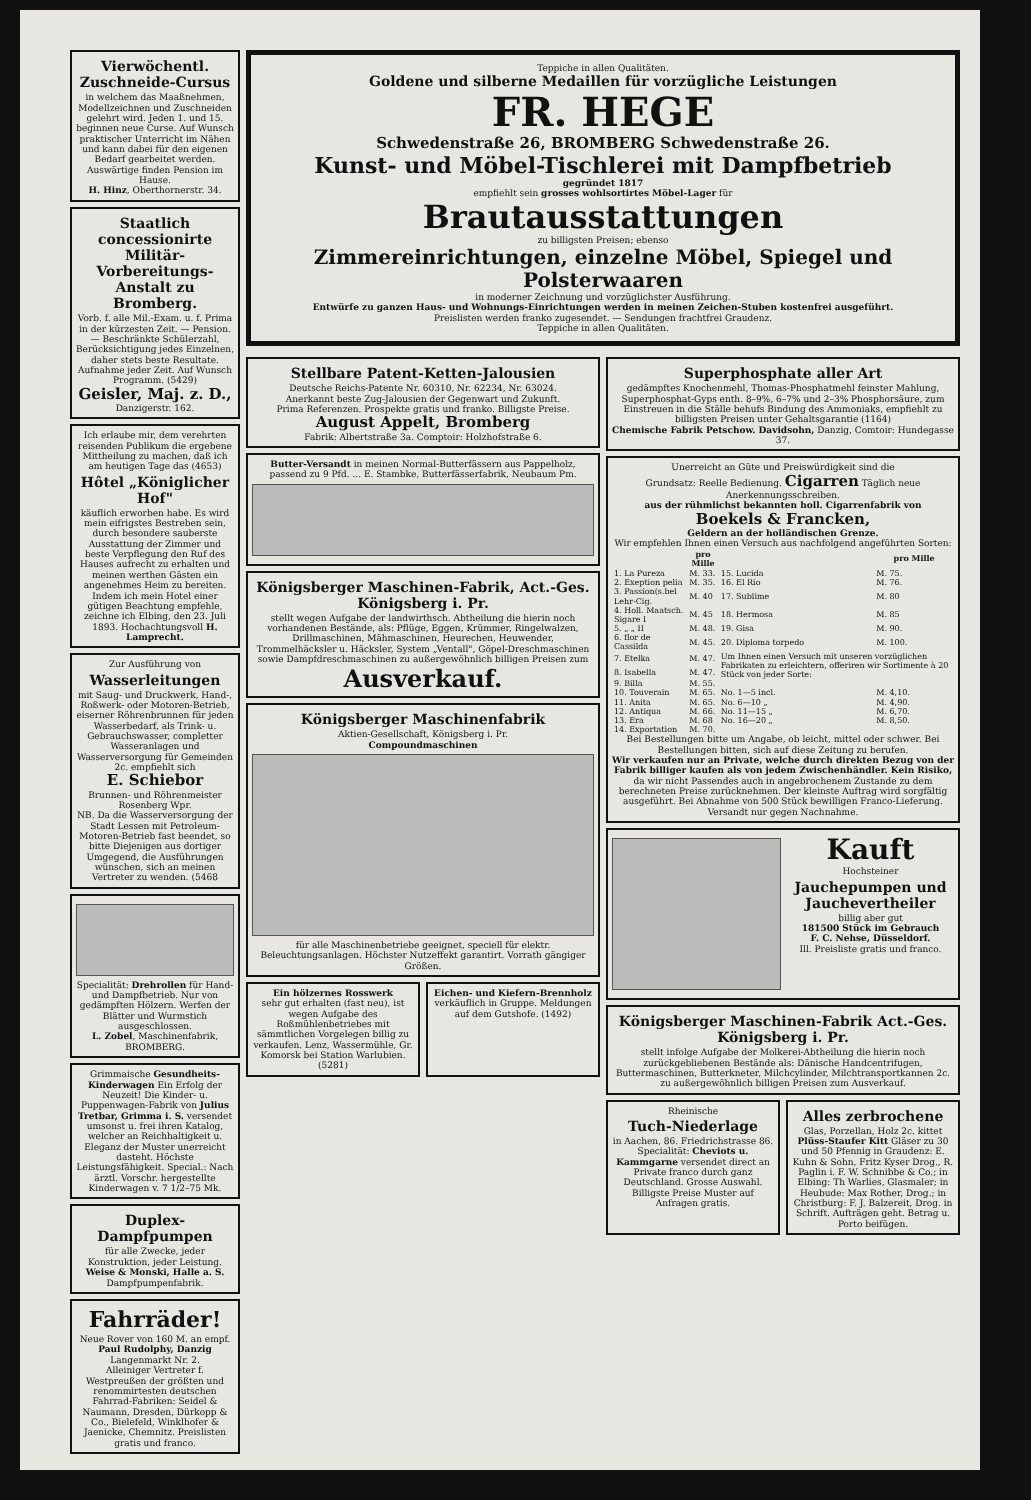Vierwöchentl. Zuschneide-Cursus
in welchem das Maaßnehmen, Modellzeichnen und Zuschneiden gelehrt wird. Jeden 1. und 15. beginnen neue Curse. Auf Wunsch praktischer Unterricht im Nähen und kann dabei für den eigenen Bedarf gearbeitet werden. Auswärtige finden Pension im Hause.
H. Hinz, Oberthornerstr. 34.
Staatlich concessionirte Militär-Vorbereitungs-Anstalt zu Bromberg.
Vorb. f. alle Mil.-Exam. u. f. Prima in der kürzesten Zeit. — Pension. — Beschränkte Schülerzahl, Berücksichtigung jedes Einzelnen, daher stets beste Resultate. Aufnahme jeder Zeit. Auf Wunsch Programm. (5429)
Geisler, Maj. z. D.,
Danzigerstr. 162.
Ich erlaube mir, dem verehrten reisenden Publikum die ergebene Mittheilung zu machen, daß ich am heutigen Tage das (4653)
Hôtel „Königlicher Hof"
käuflich erworben habe. Es wird mein eifrigstes Bestreben sein, durch besondere sauberste Ausstattung der Zimmer und beste Verpflegung den Ruf des Hauses aufrecht zu erhalten und meinen werthen Gästen ein angenehmes Heim zu bereiten. Indem ich mein Hotel einer gütigen Beachtung empfehle, zeichne ich Elbing, den 23. Juli 1893. Hochachtungsvoll H. Lamprecht.
Zur Ausführung von
Wasserleitungen
mit Saug- und Druckwerk, Hand-, Roßwerk- oder Motoren-Betrieb, eiserner Röhrenbrunnen für jeden Wasserbedarf, als Trink- u. Gebrauchswasser, completter Wasseranlagen und Wasserversorgung für Gemeinden 2c. empfiehlt sich
E. Schiebor
Brunnen- und Röhrenmeister Rosenberg Wpr.
NB. Da die Wasserversorgung der Stadt Lessen mit Petroleum-Motoren-Betrieb fast beendet, so bitte Diejenigen aus dortiger Umgegend, die Ausführungen wünschen, sich an meinen Vertreter zu wenden. (5468
Specialität: Drehrollen für Hand- und Dampfbetrieb. Nur von gedämpften Hölzern. Werfen der Blätter und Wurmstich ausgeschlossen.
L. Zobel, Maschinenfabrik, BROMBERG.
Grimmaische Gesundheits-Kinderwagen Ein Erfolg der Neuzeit! Die Kinder- u. Puppenwagen-Fabrik von Julius Tretbar, Grimma i. S. versendet umsonst u. frei ihren Katalog, welcher an Reichhaltigkeit u. Eleganz der Muster unerreicht dasteht. Höchste Leistungsfähigkeit. Special.: Nach ärztl. Vorschr. hergestellte Kinderwagen v. 7 1/2–75 Mk.
Duplex-Dampfpumpen
für alle Zwecke, jeder Konstruktion, jeder Leistung.
Weise & Monski, Halle a. S.
Dampfpumpenfabrik.
Fahrräder!
Neue Rover von 160 M. an empf.
Paul Rudolphy, Danzig
Langenmarkt Nr. 2.
Alleiniger Vertreter f. Westpreußen der größten und renommirtesten deutschen Fahrrad-Fabriken: Seidel & Naumann, Dresden, Dürkopp & Co., Bielefeld, Winklhofer & Jaenicke, Chemnitz. Preislisten gratis und franco.
Teppiche in allen Qualitäten.
Goldene und silberne Medaillen für vorzügliche Leistungen
FR. HEGE
Schwedenstraße 26, BROMBERG Schwedenstraße 26.
Kunst- und Möbel-Tischlerei mit Dampfbetrieb
gegründet 1817
empfiehlt sein grosses wohlsortirtes Möbel-Lager für
Brautausstattungen
zu billigsten Preisen; ebenso
Zimmereinrichtungen, einzelne Möbel, Spiegel und Polsterwaaren
in moderner Zeichnung und vorzüglichster Ausführung.
Entwürfe zu ganzen Haus- und Wohnungs-Einrichtungen werden in meinen Zeichen-Stuben kostenfrei ausgeführt.
Preislisten werden franko zugesendet. — Sendungen frachtfrei Graudenz.
Teppiche in allen Qualitäten.
Stellbare Patent-Ketten-Jalousien
Deutsche Reichs-Patente Nr. 60310, Nr. 62234, Nr. 63024.
Anerkannt beste Zug-Jalousien der Gegenwart und Zukunft.
Prima Referenzen. Prospekte gratis und franko. Billigste Preise.
August Appelt, Bromberg
Fabrik: Albertstraße 3a. Comptoir: Holzhofstraße 6.
Butter-Versandt in meinen Normal-Butterfässern aus Pappelholz, passend zu 9 Pfd. ... E. Stambke, Butterfässerfabrik, Neubaum Pm.
Königsberger Maschinen-Fabrik, Act.-Ges. Königsberg i. Pr.
stellt wegen Aufgabe der landwirthsch. Abtheilung die hierin noch vorhandenen Bestände, als: Pflüge, Eggen, Krümmer, Ringelwalzen, Drillmaschinen, Mähmaschinen, Heurechen, Heuwender, Trommelhäcksler u. Häcksler, System „Ventall", Göpel-Dreschmaschinen sowie Dampfdreschmaschinen zu außergewöhnlich billigen Preisen zum
Ausverkauf.
Königsberger Maschinenfabrik
Aktien-Gesellschaft, Königsberg i. Pr.
Compoundmaschinen
für alle Maschinenbetriebe geeignet, speciell für elektr. Beleuchtungsanlagen. Höchster Nutzeffekt garantirt. Vorrath gängiger Größen.
Ein hölzernes Rosswerk
sehr gut erhalten (fast neu), ist wegen Aufgabe des Roßmühlenbetriebes mit sämmtlichen Vorgelegen billig zu verkaufen. Lenz, Wassermühle, Gr. Komorsk bei Station Warlubien. (5281)
Eichen- und Kiefern-Brennholz
verkäuflich in Gruppe. Meldungen auf dem Gutshofe. (1492)
Superphosphate aller Art
gedämpftes Knochenmehl, Thomas-Phosphatmehl feinster Mahlung, Superphosphat-Gyps enth. 8–9%, 6–7% und 2–3% Phosphorsäure, zum Einstreuen in die Ställe behufs Bindung des Ammoniaks, empfiehlt zu billigsten Preisen unter Gehaltsgarantie (1164)
Chemische Fabrik Petschow. Davidsohn, Danzig, Comtoir: Hundegasse 37.
Unerreicht an Güte und Preiswürdigkeit sind die
Grundsatz: Reelle Bedienung. Cigarren Täglich neue Anerkennungsschreiben.
aus der rühmlichst bekannten holl. Cigarrenfabrik von
Boekels & Francken,
Geldern an der holländischen Grenze.
Wir empfehlen Ihnen einen Versuch aus nachfolgend angeführten Sorten:
| | pro Mille | | pro Mille |
| --- | --- | --- | --- |
| 1. La Pureza | M. 33. | 15. Lucida | M. 75. |
| 2. Exeption pelia | M. 35. | 16. El Rio | M. 76. |
| 3. Passion(s.bel Lehr-Cig. | M. 40 | 17. Sublime | M. 80 |
| 4. Holl. Maatsch. Sigare I | M. 45 | 18. Hermosa | M. 85 |
| 5. „ „ II | M. 48. | 19. Gisa | M. 90. |
| 6. flor de Cassilda | M. 45. | 20. Diploma torpedo | M. 100. |
| 7. Etelka | M. 47. | Um Ihnen einen Versuch mit unseren vorzüglichen Fabrikaten zu erleichtern, offeriren wir Sortimente à 20 Stück von jeder Sorte: | |
| 8. Isabella | M. 47. | | |
| 9. Billa | M. 55. | | |
| 10. Touverain | M. 65. | No. 1—5 incl. | M. 4,10. |
| 11. Anita | M. 65. | No. 6—10 „ | M. 4,90. |
| 12. Antiqua | M. 66. | No. 11—15 „ | M. 6,70. |
| 13. Era | M. 68 | No. 16—20 „ | M. 8,50. |
| 14. Exportation | M. 70. | | |
Bei Bestellungen bitte um Angabe, ob leicht, mittel oder schwer. Bei Bestellungen bitten, sich auf diese Zeitung zu berufen.
Wir verkaufen nur an Private, welche durch direkten Bezug von der Fabrik billiger kaufen als von jedem Zwischenhändler. Kein Risiko, da wir nicht Passendes auch in angebrochenem Zustande zu dem berechneten Preise zurücknehmen. Der kleinste Auftrag wird sorgfältig ausgeführt. Bei Abnahme von 500 Stück bewilligen Franco-Lieferung. Versandt nur gegen Nachnahme.
Kauft
Hochsteiner
Jauchepumpen und Jauchevertheiler
billig aber gut
181500 Stück im Gebrauch
F. C. Nehse, Düsseldorf.
Ill. Preisliste gratis und franco.
Königsberger Maschinen-Fabrik Act.-Ges. Königsberg i. Pr.
stellt infolge Aufgabe der Molkerei-Abtheilung die hierin noch zurückgebliebenen Bestände als: Dänische Handcentrifugen, Buttermaschinen, Butterkneter, Milchcylinder, Milchtransportkannen 2c. zu außergewöhnlich billigen Preisen zum Ausverkauf.
Rheinische
Tuch-Niederlage
in Aachen, 86. Friedrichstrasse 86.
Specialität: Cheviots u. Kammgarne versendet direct an Private franco durch ganz Deutschland. Grosse Auswahl. Billigste Preise Muster auf Anfragen gratis.
Alles zerbrochene
Glas, Porzellan, Holz 2c. kittet Plüss-Staufer Kitt Gläser zu 30 und 50 Pfennig in Graudenz: E. Kuhn & Sohn, Fritz Kyser Drog., R. Paglin i. F. W. Schnibbe & Co.; in Elbing: Th Warlies, Glasmaler; in Heubude: Max Rother, Drog.; in Christburg: F. J. Balzereit, Drog. in Schrift. Aufträgen geht. Betrag u. Porto beifügen.